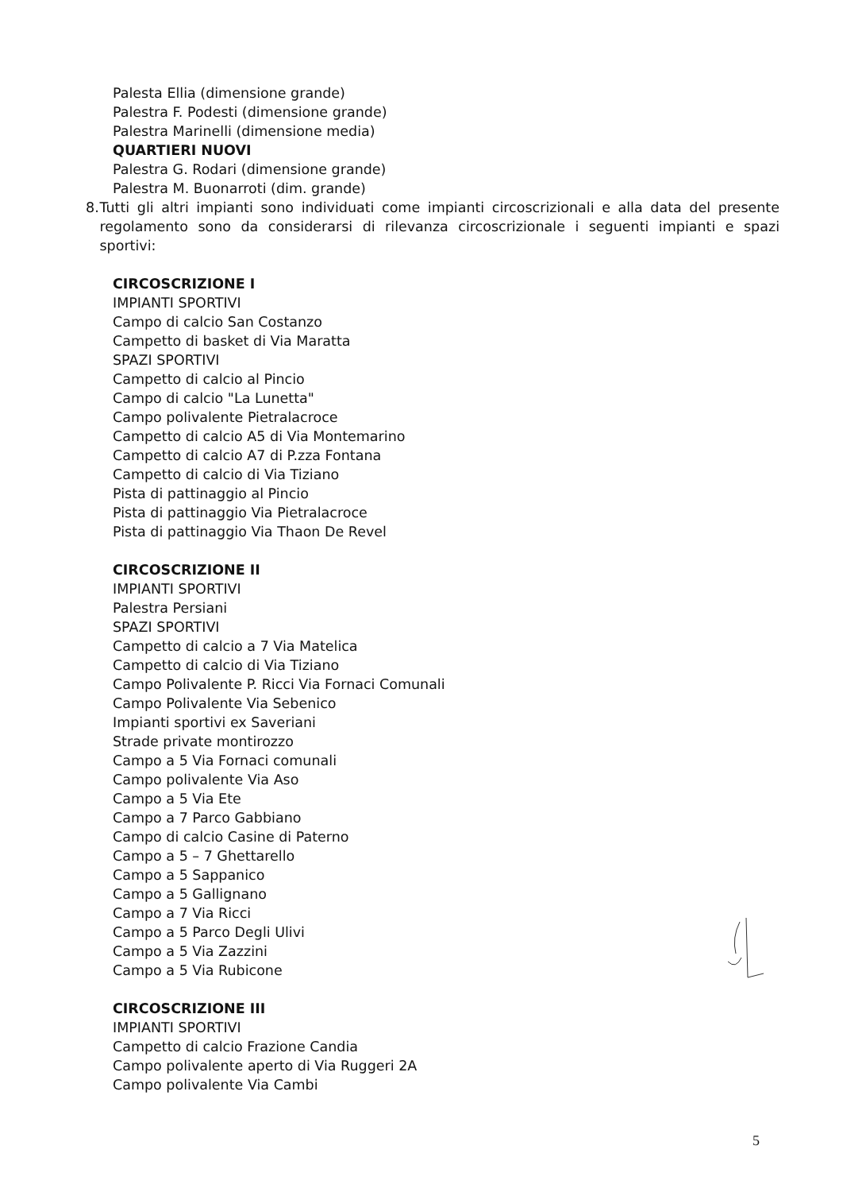Palesta Ellia (dimensione grande)
Palestra F. Podesti (dimensione grande)
Palestra Marinelli (dimensione media)
QUARTIERI NUOVI
Palestra G. Rodari (dimensione grande)
Palestra M. Buonarroti (dim. grande)
8. Tutti gli altri impianti sono individuati come impianti circoscrizionali e alla data del presente regolamento sono da considerarsi di rilevanza circoscrizionale i seguenti impianti e spazi sportivi:
CIRCOSCRIZIONE I
IMPIANTI SPORTIVI
Campo di calcio San Costanzo
Campetto di basket di Via Maratta
SPAZI SPORTIVI
Campetto di calcio al Pincio
Campo di calcio "La Lunetta"
Campo polivalente Pietralacroce
Campetto di calcio A5 di Via Montemarino
Campetto di calcio A7 di P.zza Fontana
Campetto di calcio di Via Tiziano
Pista di pattinaggio al Pincio
Pista di pattinaggio Via Pietralacroce
Pista di pattinaggio Via Thaon De Revel
CIRCOSCRIZIONE II
IMPIANTI SPORTIVI
Palestra Persiani
SPAZI SPORTIVI
Campetto di calcio a 7 Via Matelica
Campetto di calcio di Via Tiziano
Campo Polivalente P. Ricci Via Fornaci Comunali
Campo Polivalente Via Sebenico
Impianti sportivi ex Saveriani
Strade private montirozzo
Campo a 5 Via Fornaci comunali
Campo polivalente Via Aso
Campo a 5 Via Ete
Campo a 7 Parco Gabbiano
Campo di calcio Casine di Paterno
Campo a 5 – 7 Ghettarello
Campo a 5 Sappanico
Campo a 5 Gallignano
Campo a 7 Via Ricci
Campo a 5 Parco Degli Ulivi
Campo a 5 Via Zazzini
Campo a 5 Via Rubicone
CIRCOSCRIZIONE III
IMPIANTI SPORTIVI
Campetto di calcio Frazione Candia
Campo polivalente aperto di Via Ruggeri 2A
Campo polivalente Via Cambi
5